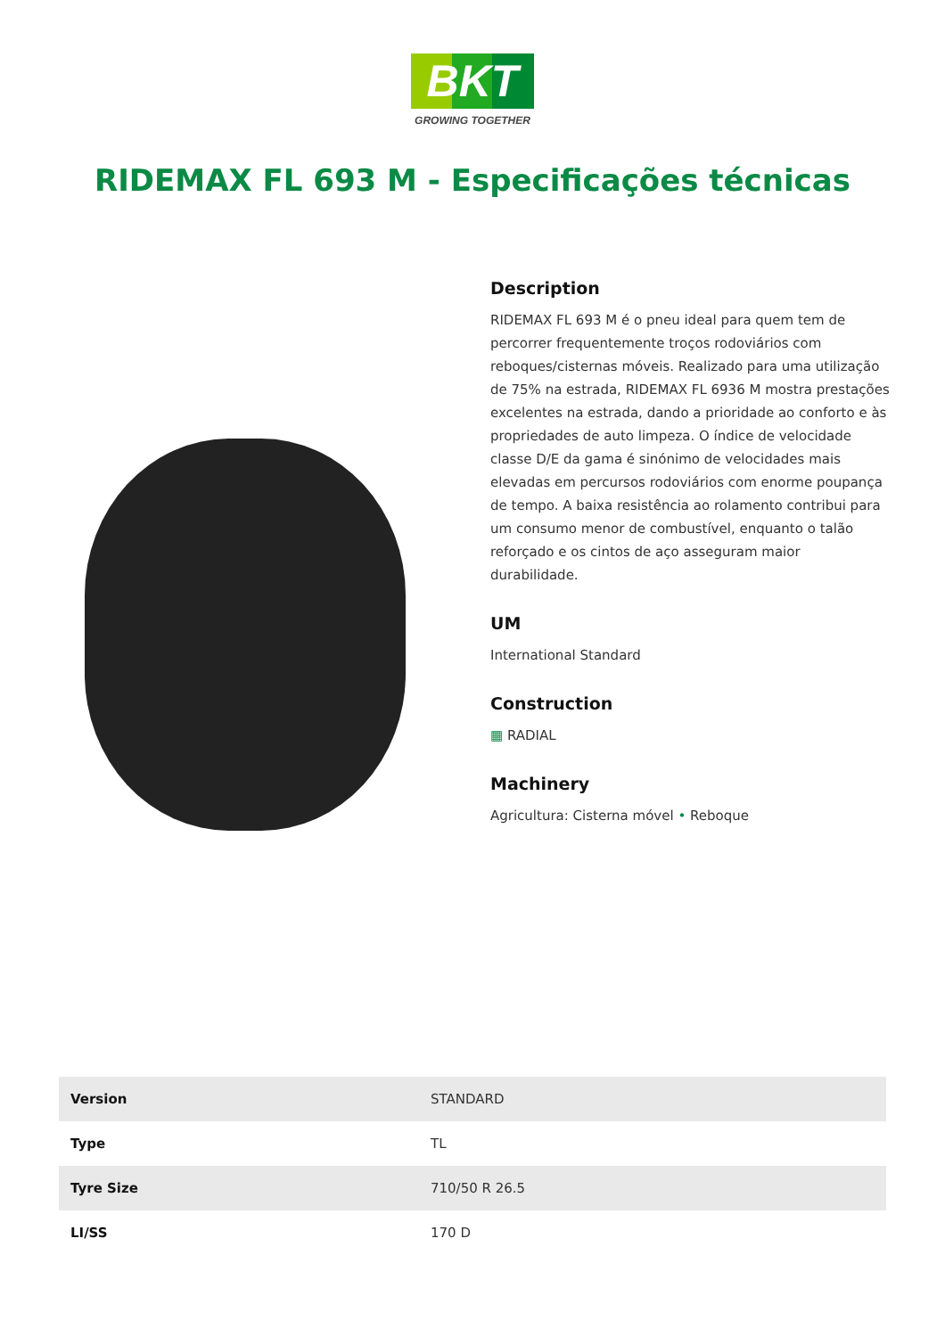BKT
GROWING TOGETHER
RIDEMAX FL 693 M - Especificações técnicas
Description
RIDEMAX FL 693 M é o pneu ideal para quem tem de percorrer frequentemente troços rodoviários com reboques/cisternas móveis. Realizado para uma utilização de 75% na estrada, RIDEMAX FL 6936 M mostra prestações excelentes na estrada, dando a prioridade ao conforto e às propriedades de auto limpeza. O índice de velocidade classe D/E da gama é sinónimo de velocidades mais elevadas em percursos rodoviários com enorme poupança de tempo. A baixa resistência ao rolamento contribui para um consumo menor de combustível, enquanto o talão reforçado e os cintos de aço asseguram maior durabilidade.
UM
International Standard
Construction
▦ RADIAL
Machinery
Agricultura: Cisterna móvel • Reboque
| Version | STANDARD |
| Type | TL |
| Tyre Size | 710/50 R 26.5 |
| LI/SS | 170 D |